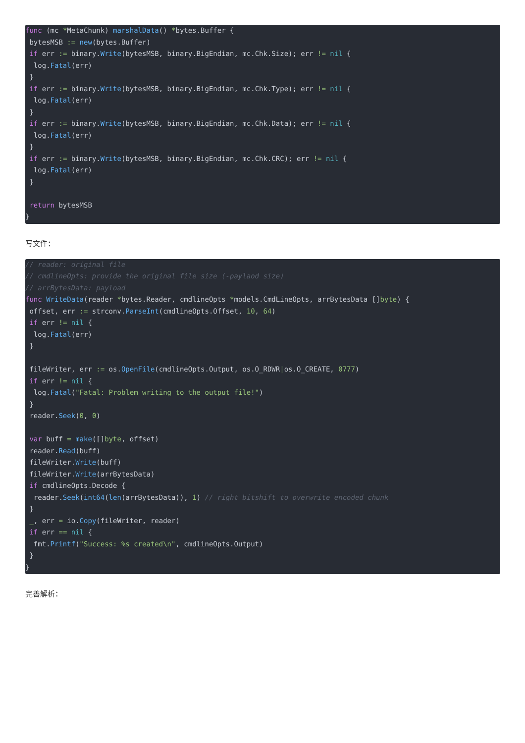func (mc *MetaChunk) marshalData() *bytes.Buffer {
 bytesMSB := new(bytes.Buffer)
 if err := binary.Write(bytesMSB, binary.BigEndian, mc.Chk.Size); err != nil {
  log.Fatal(err)
 }
 if err := binary.Write(bytesMSB, binary.BigEndian, mc.Chk.Type); err != nil {
  log.Fatal(err)
 }
 if err := binary.Write(bytesMSB, binary.BigEndian, mc.Chk.Data); err != nil {
  log.Fatal(err)
 }
 if err := binary.Write(bytesMSB, binary.BigEndian, mc.Chk.CRC); err != nil {
  log.Fatal(err)
 }

 return bytesMSB
}
写文件：
// reader: original file
// cmdlineOpts: provide the original file size (-paylaod size)
// arrBytesData: payload
func WriteData(reader *bytes.Reader, cmdlineOpts *models.CmdLineOpts, arrBytesData []byte) {
 offset, err := strconv.ParseInt(cmdlineOpts.Offset, 10, 64)
 if err != nil {
  log.Fatal(err)
 }

 fileWriter, err := os.OpenFile(cmdlineOpts.Output, os.O_RDWR|os.O_CREATE, 0777)
 if err != nil {
  log.Fatal("Fatal: Problem writing to the output file!")
 }
 reader.Seek(0, 0)

 var buff = make([]byte, offset)
 reader.Read(buff)
 fileWriter.Write(buff)
 fileWriter.Write(arrBytesData)
 if cmdlineOpts.Decode {
  reader.Seek(int64(len(arrBytesData)), 1) // right bitshift to overwrite encoded chunk
 }
 _, err = io.Copy(fileWriter, reader)
 if err == nil {
  fmt.Printf("Success: %s created\n", cmdlineOpts.Output)
 }
}
完善解析：